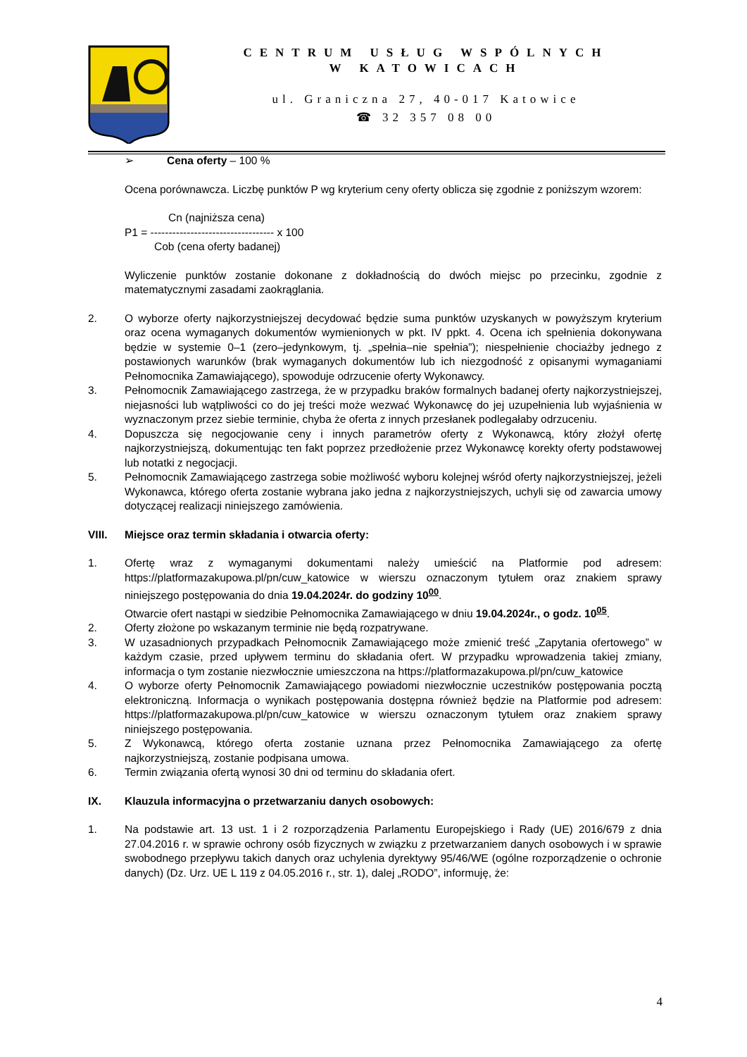CENTRUM USŁUG WSPÓLNYCH
W KATOWICACH
ul. Graniczna 27, 40-017 Katowice
☎ 32 357 08 00
➢ Cena oferty – 100 %
Ocena porównawcza. Liczbę punktów P wg kryterium ceny oferty oblicza się zgodnie z poniższym wzorem:
Cn (najniższa cena)
P1 = ---------------------------------- x 100
Cob (cena oferty badanej)
Wyliczenie punktów zostanie dokonane z dokładnością do dwóch miejsc po przecinku, zgodnie z matematycznymi zasadami zaokrąglania.
2. O wyborze oferty najkorzystniejszej decydować będzie suma punktów uzyskanych w powyższym kryterium oraz ocena wymaganych dokumentów wymienionych w pkt. IV ppkt. 4. Ocena ich spełnienia dokonywana będzie w systemie 0–1 (zero–jedynkowym, tj. „spełnia–nie spełnia”); niespełnienie chociażby jednego z postawionych warunków (brak wymaganych dokumentów lub ich niezgodność z opisanymi wymaganiami Pełnomocnika Zamawiającego), spowoduje odrzucenie oferty Wykonawcy.
3. Pełnomocnik Zamawiającego zastrzega, że w przypadku braków formalnych badanej oferty najkorzystniejszej, niejasności lub wątpliwości co do jej treści może wezwać Wykonawcę do jej uzupełnienia lub wyjaśnienia w wyznaczonym przez siebie terminie, chyba że oferta z innych przesłanek podlegałaby odrzuceniu.
4. Dopuszcza się negocjowanie ceny i innych parametrów oferty z Wykonawcą, który złożył ofertę najkorzystniejszą, dokumentując ten fakt poprzez przedłożenie przez Wykonawcę korekty oferty podstawowej lub notatki z negocjacji.
5. Pełnomocnik Zamawiającego zastrzega sobie możliwość wyboru kolejnej wśród oferty najkorzystniejszej, jeżeli Wykonawca, którego oferta zostanie wybrana jako jedna z najkorzystniejszych, uchyli się od zawarcia umowy dotyczącej realizacji niniejszego zamówienia.
VIII. Miejsce oraz termin składania i otwarcia oferty:
1. Ofertę wraz z wymaganymi dokumentami należy umieścić na Platformie pod adresem: https://platformazakupowa.pl/pn/cuw_katowice w wierszu oznaczonym tytułem oraz znakiem sprawy niniejszego postępowania do dnia 19.04.2024r. do godziny 10<sup>00</sup>.
Otwarcie ofert nastąpi w siedzibie Pełnomocnika Zamawiającego w dniu 19.04.2024r., o godz. 10<sup>05</sup>.
2. Oferty złożone po wskazanym terminie nie będą rozpatrywane.
3. W uzasadnionych przypadkach Pełnomocnik Zamawiającego może zmienić treść „Zapytania ofertowego” w każdym czasie, przed upływem terminu do składania ofert. W przypadku wprowadzenia takiej zmiany, informacja o tym zostanie niezwłocznie umieszczona na https://platformazakupowa.pl/pn/cuw_katowice
4. O wyborze oferty Pełnomocnik Zamawiającego powiadomi niezwłocznie uczestników postępowania pocztą elektroniczną. Informacja o wynikach postępowania dostępna również będzie na Platformie pod adresem: https://platformazakupowa.pl/pn/cuw_katowice w wierszu oznaczonym tytułem oraz znakiem sprawy niniejszego postępowania.
5. Z Wykonawcą, którego oferta zostanie uznana przez Pełnomocnika Zamawiającego za ofertę najkorzystniejszą, zostanie podpisana umowa.
6. Termin związania ofertą wynosi 30 dni od terminu do składania ofert.
IX. Klauzula informacyjna o przetwarzaniu danych osobowych:
1. Na podstawie art. 13 ust. 1 i 2 rozporządzenia Parlamentu Europejskiego i Rady (UE) 2016/679 z dnia 27.04.2016 r. w sprawie ochrony osób fizycznych w związku z przetwarzaniem danych osobowych i w sprawie swobodnego przepływu takich danych oraz uchylenia dyrektywy 95/46/WE (ogólne rozporządzenie o ochronie danych) (Dz. Urz. UE L 119 z 04.05.2016 r., str. 1), dalej „RODO”, informuję, że:
4